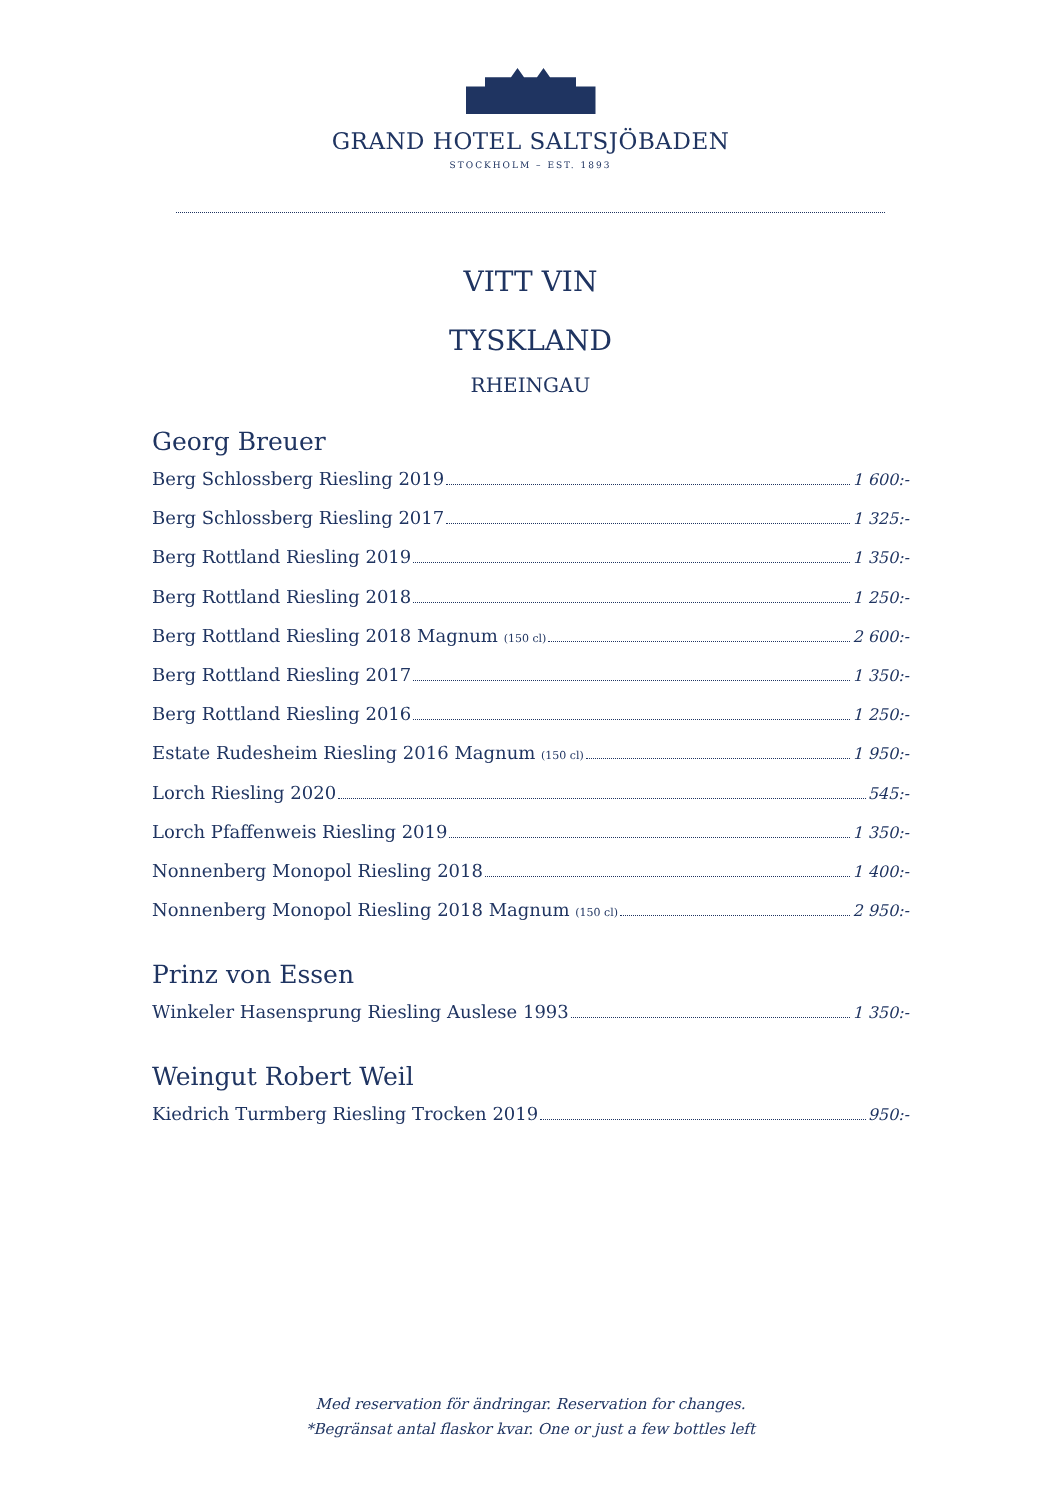GRAND HOTEL SALTSJÖBADEN
STOCKHOLM – EST. 1893
VITT VIN
TYSKLAND
RHEINGAU
Georg Breuer
Berg Schlossberg Riesling 2019 1 600:-
Berg Schlossberg Riesling 2017 1 325:-
Berg Rottland Riesling 2019 1 350:-
Berg Rottland Riesling 2018 1 250:-
Berg Rottland Riesling 2018 Magnum (150 cl) 2 600:-
Berg Rottland Riesling 2017 1 350:-
Berg Rottland Riesling 2016 1 250:-
Estate Rudesheim Riesling 2016 Magnum (150 cl) 1 950:-
Lorch Riesling 2020 545:-
Lorch Pfaffenweis Riesling 2019 1 350:-
Nonnenberg Monopol Riesling 2018 1 400:-
Nonnenberg Monopol Riesling 2018 Magnum (150 cl) 2 950:-
Prinz von Essen
Winkeler Hasensprung Riesling Auslese 1993 1 350:-
Weingut Robert Weil
Kiedrich Turmberg Riesling Trocken 2019 950:-
Med reservation för ändringar. Reservation for changes.
*Begränsat antal flaskor kvar. One or just a few bottles left